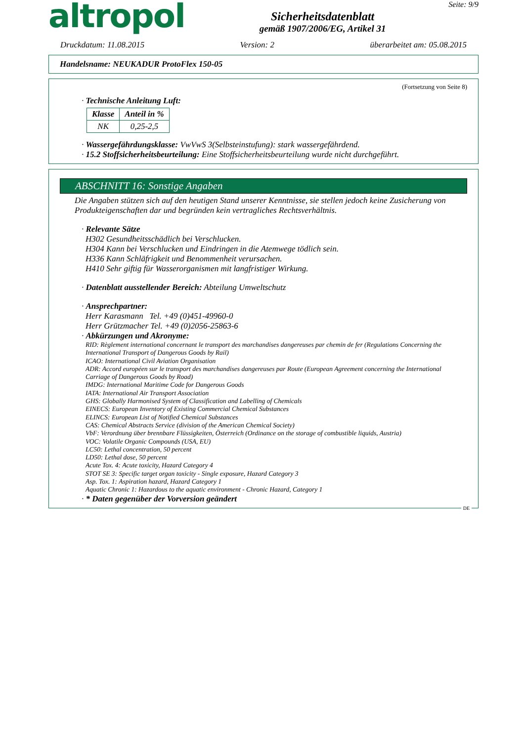altropol
Sicherheitsdatenblatt
gemäß 1907/2006/EG, Artikel 31
Seite: 9/9
Druckdatum: 11.08.2015 Version: 2 überarbeitet am: 05.08.2015
Handelsname: NEUKADUR ProtoFlex 150-05
(Fortsetzung von Seite 8)
· Technische Anleitung Luft:
| Klasse | Anteil in % |
| --- | --- |
| NK | 0,25-2,5 |
· Wassergefährdungsklasse: VwVwS 3(Selbsteinstufung): stark wassergefährdend.
· 15.2 Stoffsicherheitsbeurteilung: Eine Stoffsicherheitsbeurteilung wurde nicht durchgeführt.
ABSCHNITT 16: Sonstige Angaben
Die Angaben stützen sich auf den heutigen Stand unserer Kenntnisse, sie stellen jedoch keine Zusicherung von Produkteigenschaften dar und begründen kein vertragliches Rechtsverhältnis.
· Relevante Sätze
H302 Gesundheitsschädlich bei Verschlucken.
H304 Kann bei Verschlucken und Eindringen in die Atemwege tödlich sein.
H336 Kann Schläfrigkeit und Benommenheit verursachen.
H410 Sehr giftig für Wasserorganismen mit langfristiger Wirkung.
· Datenblatt ausstellender Bereich: Abteilung Umweltschutz
· Ansprechpartner:
Herr Karasmann Tel. +49 (0)451-49960-0
Herr Grützmacher Tel. +49 (0)2056-25863-6
· Abkürzungen und Akronyme:
RID: Règlement international concernant le transport des marchandises dangereuses par chemin de fer (Regulations Concerning the International Transport of Dangerous Goods by Rail)
ICAO: International Civil Aviation Organisation
ADR: Accord européen sur le transport des marchandises dangereuses par Route (European Agreement concerning the International Carriage of Dangerous Goods by Road)
IMDG: International Maritime Code for Dangerous Goods
IATA: International Air Transport Association
GHS: Globally Harmonised System of Classification and Labelling of Chemicals
EINECS: European Inventory of Existing Commercial Chemical Substances
ELINCS: European List of Notified Chemical Substances
CAS: Chemical Abstracts Service (division of the American Chemical Society)
VbF: Verordnung über brennbare Flüssigkeiten, Österreich (Ordinance on the storage of combustible liquids, Austria)
VOC: Volatile Organic Compounds (USA, EU)
LC50: Lethal concentration, 50 percent
LD50: Lethal dose, 50 percent
Acute Tox. 4: Acute toxicity, Hazard Category 4
STOT SE 3: Specific target organ toxicity - Single exposure, Hazard Category 3
Asp. Tox. 1: Aspiration hazard, Hazard Category 1
Aquatic Chronic 1: Hazardous to the aquatic environment - Chronic Hazard, Category 1
· * Daten gegenüber der Vorversion geändert
DE